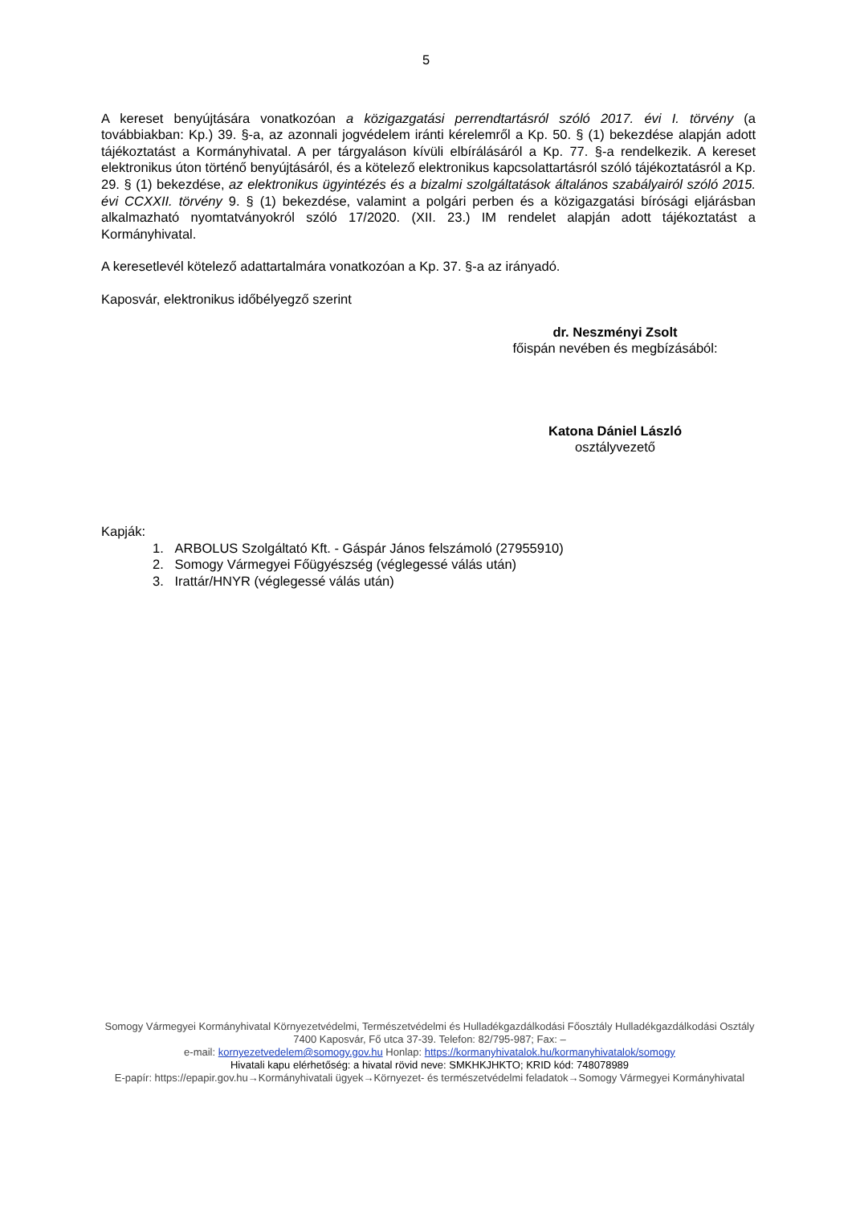5
A kereset benyújtására vonatkozóan a közigazgatási perrendtartásról szóló 2017. évi I. törvény (a továbbiakban: Kp.) 39. §-a, az azonnali jogvédelem iránti kérelemről a Kp. 50. § (1) bekezdése alapján adott tájékoztatást a Kormányhivatal. A per tárgyaláson kívüli elbírálásáról a Kp. 77. §-a rendelkezik. A kereset elektronikus úton történő benyújtásáról, és a kötelező elektronikus kapcsolattartásról szóló tájékoztatásról a Kp. 29. § (1) bekezdése, az elektronikus ügyintézés és a bizalmi szolgáltatások általános szabályairól szóló 2015. évi CCXXII. törvény 9. § (1) bekezdése, valamint a polgári perben és a közigazgatási bírósági eljárásban alkalmazható nyomtatványokról szóló 17/2020. (XII. 23.) IM rendelet alapján adott tájékoztatást a Kormányhivatal.
A keresetlevél kötelező adattartalmára vonatkozóan a Kp. 37. §-a az irányadó.
Kaposvár, elektronikus időbélyegző szerint
dr. Neszményi Zsolt
főispán nevében és megbízásából:
Katona Dániel László
osztályvezető
Kapják:
1. ARBOLUS Szolgáltató Kft. - Gáspár János felszámoló (27955910)
2. Somogy Vármegyei Főügyészség (véglegessé válás után)
3. Irattár/HNYR (véglegessé válás után)
Somogy Vármegyei Kormányhivatal Környezetvédelmi, Természetvédelmi és Hulladékgazdálkodási Főosztály Hulladékgazdálkodási Osztály
7400 Kaposvár, Fő utca 37-39. Telefon: 82/795-987; Fax: –
e-mail: kornyezetvedelem@somogy.gov.hu Honlap: https://kormanyhivatalok.hu/kormanyhivatalok/somogy
Hivatali kapu elérhetőség: a hivatal rövid neve: SMKHKJHKTO; KRID kód: 748078989
E-papír: https://epapir.gov.hu→Kormányhivatali ügyek→Környezet- és természetvédelmi feladatok→Somogy Vármegyei Kormányhivatal